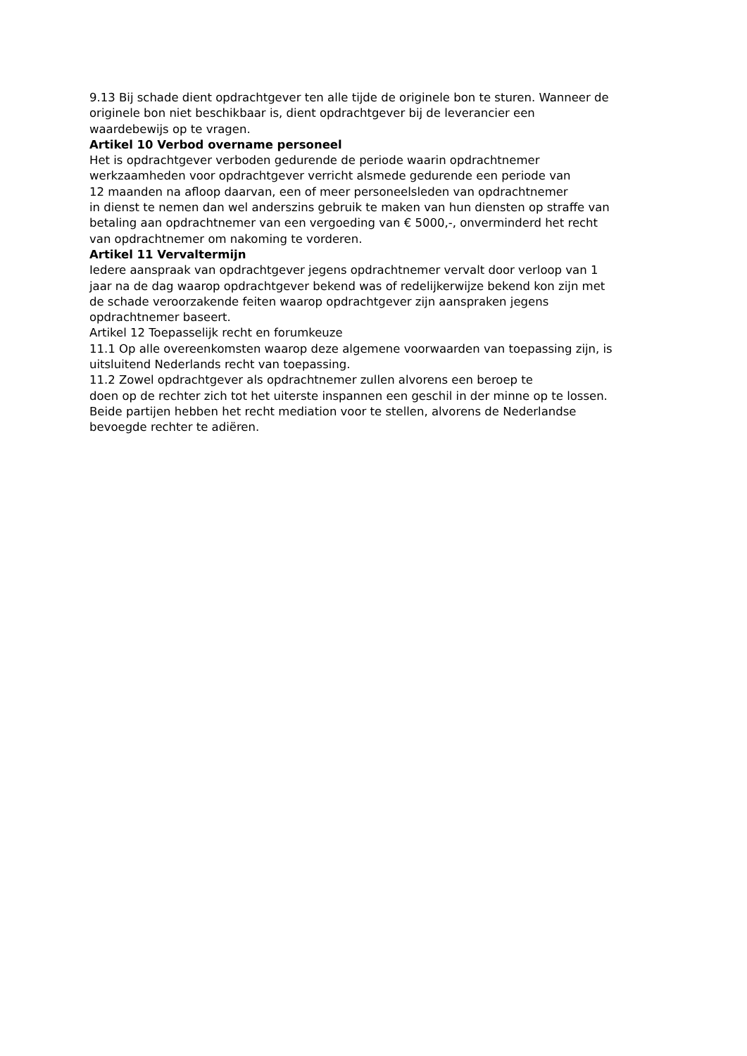9.13 Bij schade dient opdrachtgever ten alle tijde de originele bon te sturen. Wanneer de
originele bon niet beschikbaar is, dient opdrachtgever bij de leverancier een
waardebewijs op te vragen.
Artikel 10 Verbod overname personeel
Het is opdrachtgever verboden gedurende de periode waarin opdrachtnemer
werkzaamheden voor opdrachtgever verricht alsmede gedurende een periode van
12 maanden na afloop daarvan, een of meer personeelsleden van opdrachtnemer
in dienst te nemen dan wel anderszins gebruik te maken van hun diensten op straffe van
betaling aan opdrachtnemer van een vergoeding van € 5000,-, onverminderd het recht
van opdrachtnemer om nakoming te vorderen.
Artikel 11 Vervaltermijn
Iedere aanspraak van opdrachtgever jegens opdrachtnemer vervalt door verloop van 1
jaar na de dag waarop opdrachtgever bekend was of redelijkerwijze bekend kon zijn met
de schade veroorzakende feiten waarop opdrachtgever zijn aanspraken jegens
opdrachtnemer baseert.
Artikel 12 Toepasselijk recht en forumkeuze
11.1 Op alle overeenkomsten waarop deze algemene voorwaarden van toepassing zijn, is
uitsluitend Nederlands recht van toepassing.
11.2 Zowel opdrachtgever als opdrachtnemer zullen alvorens een beroep te
doen op de rechter zich tot het uiterste inspannen een geschil in der minne op te lossen.
Beide partijen hebben het recht mediation voor te stellen, alvorens de Nederlandse
bevoegde rechter te adiëren.